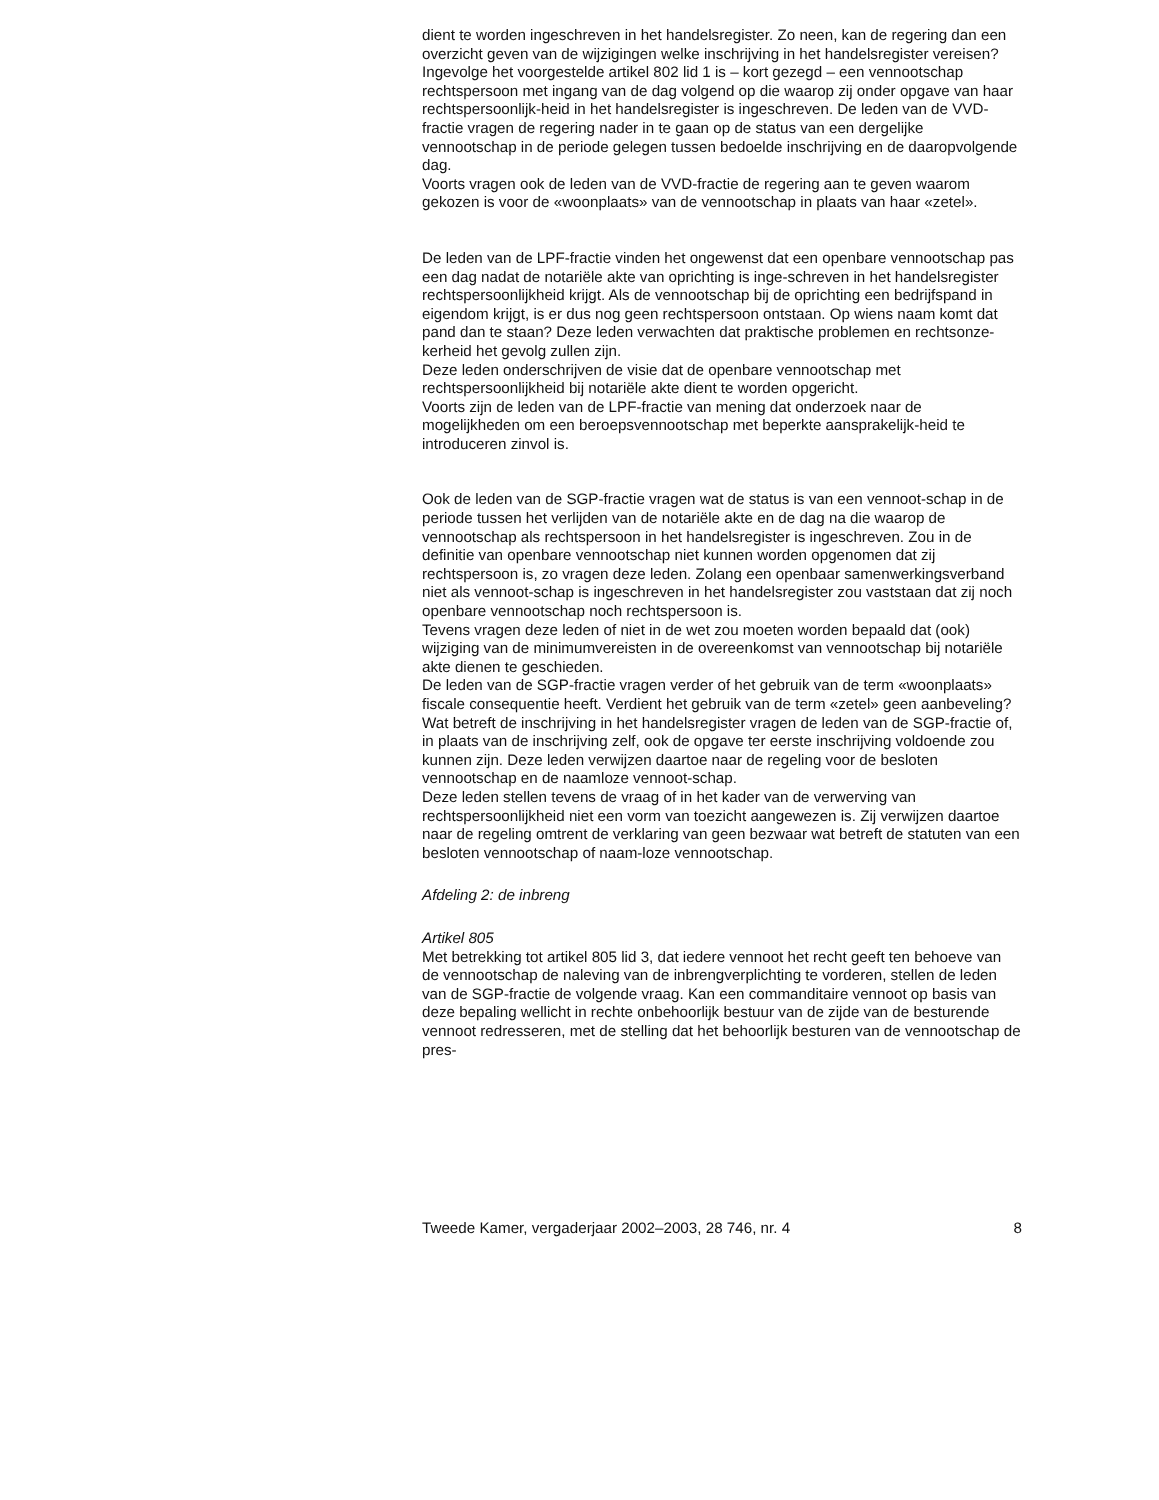dient te worden ingeschreven in het handelsregister. Zo neen, kan de regering dan een overzicht geven van de wijzigingen welke inschrijving in het handelsregister vereisen? Ingevolge het voorgestelde artikel 802 lid 1 is – kort gezegd – een vennootschap rechtspersoon met ingang van de dag volgend op die waarop zij onder opgave van haar rechtspersoonlijk-heid in het handelsregister is ingeschreven. De leden van de VVD-fractie vragen de regering nader in te gaan op de status van een dergelijke vennootschap in de periode gelegen tussen bedoelde inschrijving en de daaropvolgende dag.
Voorts vragen ook de leden van de VVD-fractie de regering aan te geven waarom gekozen is voor de «woonplaats» van de vennootschap in plaats van haar «zetel».
De leden van de LPF-fractie vinden het ongewenst dat een openbare vennootschap pas een dag nadat de notariële akte van oprichting is inge-schreven in het handelsregister rechtspersoonlijkheid krijgt. Als de vennootschap bij de oprichting een bedrijfspand in eigendom krijgt, is er dus nog geen rechtspersoon ontstaan. Op wiens naam komt dat pand dan te staan? Deze leden verwachten dat praktische problemen en rechtsonze-kerheid het gevolg zullen zijn.
Deze leden onderschrijven de visie dat de openbare vennootschap met rechtspersoonlijkheid bij notariële akte dient te worden opgericht.
Voorts zijn de leden van de LPF-fractie van mening dat onderzoek naar de mogelijkheden om een beroepsvennootschap met beperkte aansprakelijk-heid te introduceren zinvol is.
Ook de leden van de SGP-fractie vragen wat de status is van een vennoot-schap in de periode tussen het verlijden van de notariële akte en de dag na die waarop de vennootschap als rechtspersoon in het handelsregister is ingeschreven. Zou in de definitie van openbare vennootschap niet kunnen worden opgenomen dat zij rechtspersoon is, zo vragen deze leden. Zolang een openbaar samenwerkingsverband niet als vennoot-schap is ingeschreven in het handelsregister zou vaststaan dat zij noch openbare vennootschap noch rechtspersoon is.
Tevens vragen deze leden of niet in de wet zou moeten worden bepaald dat (ook) wijziging van de minimumvereisten in de overeenkomst van vennootschap bij notariële akte dienen te geschieden.
De leden van de SGP-fractie vragen verder of het gebruik van de term «woonplaats» fiscale consequentie heeft. Verdient het gebruik van de term «zetel» geen aanbeveling?
Wat betreft de inschrijving in het handelsregister vragen de leden van de SGP-fractie of, in plaats van de inschrijving zelf, ook de opgave ter eerste inschrijving voldoende zou kunnen zijn. Deze leden verwijzen daartoe naar de regeling voor de besloten vennootschap en de naamloze vennoot-schap.
Deze leden stellen tevens de vraag of in het kader van de verwerving van rechtspersoonlijkheid niet een vorm van toezicht aangewezen is. Zij verwijzen daartoe naar de regeling omtrent de verklaring van geen bezwaar wat betreft de statuten van een besloten vennootschap of naam-loze vennootschap.
Afdeling 2: de inbreng
Artikel 805
Met betrekking tot artikel 805 lid 3, dat iedere vennoot het recht geeft ten behoeve van de vennootschap de naleving van de inbrengverplichting te vorderen, stellen de leden van de SGP-fractie de volgende vraag. Kan een commanditaire vennoot op basis van deze bepaling wellicht in rechte onbehoorlijk bestuur van de zijde van de besturende vennoot redresseren, met de stelling dat het behoorlijk besturen van de vennootschap de pres-
Tweede Kamer, vergaderjaar 2002–2003, 28 746, nr. 4 8